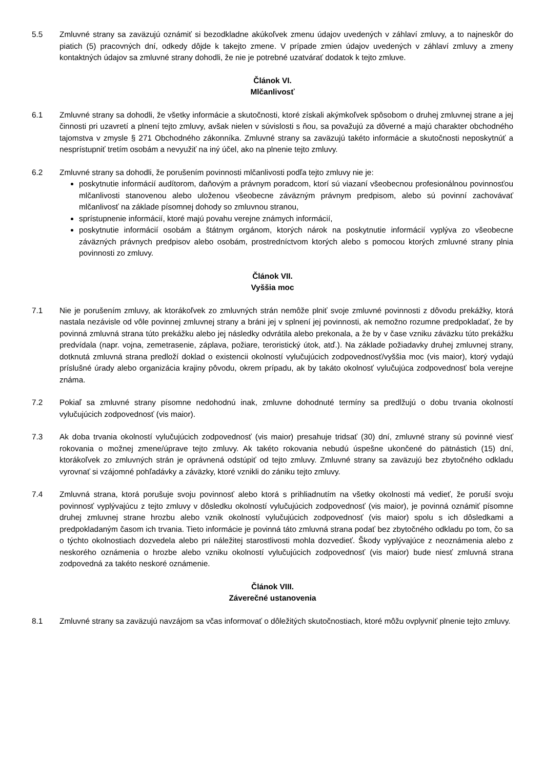5.5 Zmluvné strany sa zaväzujú oznámiť si bezodkladne akúkoľvek zmenu údajov uvedených v záhlaví zmluvy, a to najneskôr do piatich (5) pracovných dní, odkedy dôjde k takejto zmene. V prípade zmien údajov uvedených v záhlaví zmluvy a zmeny kontaktných údajov sa zmluvné strany dohodli, že nie je potrebné uzatvárať dodatok k tejto zmluve.
Článok VI.
Mlčanlivosť
6.1 Zmluvné strany sa dohodli, že všetky informácie a skutočnosti, ktoré získali akýmkoľvek spôsobom o druhej zmluvnej strane a jej činnosti pri uzavretí a plnení tejto zmluvy, avšak nielen v súvislosti s ňou, sa považujú za dôverné a majú charakter obchodného tajomstva v zmysle § 271 Obchodného zákonníka. Zmluvné strany sa zaväzujú takéto informácie a skutočnosti neposkytnúť a nesprístupniť tretím osobám a nevyužiť na iný účel, ako na plnenie tejto zmluvy.
6.2 Zmluvné strany sa dohodli, že porušením povinnosti mlčanlivosti podľa tejto zmluvy nie je:
poskytnutie informácií audítorom, daňovým a právnym poradcom, ktorí sú viazaní všeobecnou profesionálnou povinnosťou mlčanlivosti stanovenou alebo uloženou všeobecne záväzným právnym predpisom, alebo sú povinní zachovávať mlčanlivosť na základe písomnej dohody so zmluvnou stranou,
sprístupnenie informácií, ktoré majú povahu verejne známych informácií,
poskytnutie informácií osobám a štátnym orgánom, ktorých nárok na poskytnutie informácií vyplýva zo všeobecne záväzných právnych predpisov alebo osobám, prostredníctvom ktorých alebo s pomocou ktorých zmluvné strany plnia povinnosti zo zmluvy.
Článok VII.
Vyššia moc
7.1 Nie je porušením zmluvy, ak ktorákoľvek zo zmluvných strán nemôže plniť svoje zmluvné povinnosti z dôvodu prekážky, ktorá nastala nezávisle od vôle povinnej zmluvnej strany a bráni jej v splnení jej povinnosti, ak nemožno rozumne predpokladať, že by povinná zmluvná strana túto prekážku alebo jej následky odvrátila alebo prekonala, a že by v čase vzniku záväzku túto prekážku predvídala (napr. vojna, zemetrasenie, záplava, požiare, teroristický útok, atď.). Na základe požiadavky druhej zmluvnej strany, dotknutá zmluvná strana predloží doklad o existencii okolností vylučujúcich zodpovednosť/vyššia moc (vis maior), ktorý vydajú príslušné úrady alebo organizácia krajiny pôvodu, okrem prípadu, ak by takáto okolnosť vylučujúca zodpovednosť bola verejne známa.
7.2 Pokiaľ sa zmluvné strany písomne nedohodnú inak, zmluvne dohodnuté termíny sa predlžujú o dobu trvania okolností vylučujúcich zodpovednosť (vis maior).
7.3 Ak doba trvania okolností vylučujúcich zodpovednosť (vis maior) presahuje tridsať (30) dní, zmluvné strany sú povinné viesť rokovania o možnej zmene/úprave tejto zmluvy. Ak takéto rokovania nebudú úspešne ukončené do pätnástich (15) dní, ktorákoľvek zo zmluvných strán je oprávnená odstúpiť od tejto zmluvy. Zmluvné strany sa zaväzujú bez zbytočného odkladu vyrovnať si vzájomné pohľadávky a záväzky, ktoré vznikli do zániku tejto zmluvy.
7.4 Zmluvná strana, ktorá porušuje svoju povinnosť alebo ktorá s prihliadnutím na všetky okolnosti má vedieť, že poruší svoju povinnosť vyplývajúcu z tejto zmluvy v dôsledku okolností vylučujúcich zodpovednosť (vis maior), je povinná oznámiť písomne druhej zmluvnej strane hrozbu alebo vznik okolností vylučujúcich zodpovednosť (vis maior) spolu s ich dôsledkami a predpokladaným časom ich trvania. Tieto informácie je povinná táto zmluvná strana podať bez zbytočného odkladu po tom, čo sa o týchto okolnostiach dozvedela alebo pri náležitej starostlivosti mohla dozvedieť. Škody vyplývajúce z neoznámenia alebo z neskorého oznámenia o hrozbe alebo vzniku okolností vylučujúcich zodpovednosť (vis maior) bude niesť zmluvná strana zodpovedná za takéto neskoré oznámenie.
Článok VIII.
Záverečné ustanovenia
8.1 Zmluvné strany sa zaväzujú navzájom sa včas informovať o dôležitých skutočnostiach, ktoré môžu ovplyvniť plnenie tejto zmluvy.